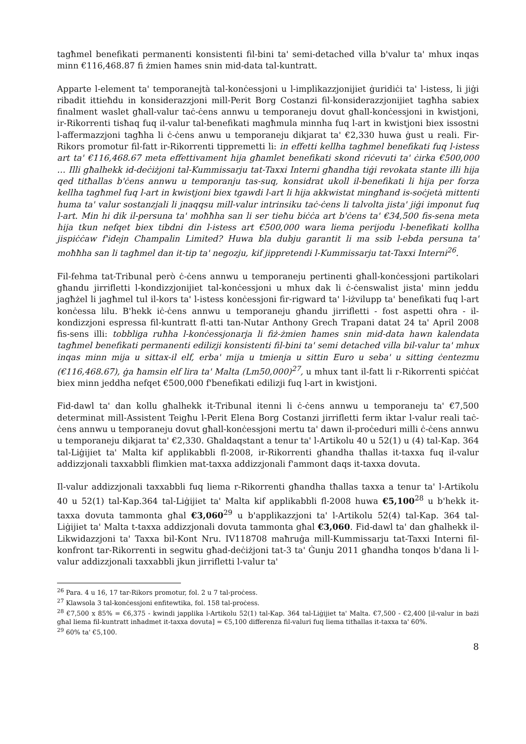tagħmel benefikati permanenti konsistenti fil-bini ta' semi-detached villa b'valur ta' mhux inqas minn €116,468.87 fi żmien ħames snin mid-data tal-kuntratt.
Apparte l-element ta' temporanejtà tal-konċessjoni u l-implikazzjonijiet ġuridiċi ta' l-istess, li jiġi ribadit ittieħdu in konsiderazzjoni mill-Perit Borg Costanzi fil-konsiderazzjonijiet tagħha sabiex finalment waslet għall-valur taċ-ċens annwu u temporaneju dovut għall-konċessjoni in kwistjoni, ir-Rikorrenti tisħaq fuq il-valur tal-benefikati magħmula minnha fuq l-art in kwistjoni biex issostni l-affermazzjoni tagħha li ċ-ċens anwu u temporaneju dikjarat ta' €2,330 huwa ġust u reali. Fir-Rikors promotur fil-fatt ir-Rikorrenti tippremetti li: in effetti kellha tagħmel benefikati fuq l-istess art ta' €116,468.67 meta effettivament hija għamlet benefikati skond riċevuti ta' ċirka €500,000 … Illi għalhekk id-deċiżjoni tal-Kummissarju tat-Taxxi Interni għandha tiġi revokata stante illi hija qed titħallas b'ċens annwu u temporanju tas-suq, konsidrat ukoll il-benefikati li hija per forza kellha tagħmel fuq l-art in kwistjoni biex tgawdi l-art li hija akkwistat mingħand is-soċjetà mittenti huma ta' valur sostanzjali li jnaqqsu mill-valur intrinsiku taċ-ċens li talvolta jista' jiġi imponut fuq l-art. Min hi dik il-persuna ta' moħħha san li ser tieħu biċċa art b'ċens ta' €34,500 fis-sena meta hija tkun nefqet biex tibdni din l-istess art €500,000 wara liema perijodu l-benefikati kollha jispiċċaw f'idejn Champalin Limited? Huwa bla dubju garantit li ma ssib l-ebda persuna ta' moħħha san li tagħmel dan it-tip ta' negozju, kif jippretendi l-Kummissarju tat-Taxxi Interni<sup>26</sup>.
Fil-fehma tat-Tribunal però ċ-ċens annwu u temporaneju pertinenti għall-konċessjoni partikolari għandu jirrifletti l-kondizzjonijiet tal-konċessjoni u mhux dak li ċ-ċenswalist jista' minn jeddu jagħżel li jagħmel tul il-kors ta' l-istess konċessjoni fir-rigward ta' l-iżvilupp ta' benefikati fuq l-art konċessa lilu. B'hekk iċ-ċens annwu u temporaneju għandu jirrifletti - fost aspetti oħra - il-kondizzjoni espressa fil-kuntratt fl-atti tan-Nutar Anthony Grech Trapani datat 24 ta' April 2008 fis-sens illi: tobbliga ruħha l-konċessjonarja li fiż-żmien ħames snin mid-data hawn kalendata tagħmel benefikati permanenti edilizji konsistenti fil-bini ta' semi detached villa bil-valur ta' mhux inqas minn mija u sittax-il elf, erba' mija u tmienja u sittin Euro u seba' u sitting ċentezmu (€116,468.67), ġa ħamsin elf lira ta' Malta (Lm50,000)<sup>27</sup>, u mhux tant il-fatt li r-Rikorrenti spiċċat biex minn jeddha nefqet €500,000 f'benefikati edilizji fuq l-art in kwistjoni.
Fid-dawl ta' dan kollu għalhekk it-Tribunal itenni li ċ-ċens annwu u temporaneju ta' €7,500 determinat mill-Assistent Teigħu l-Perit Elena Borg Costanzi jirrifletti ferm iktar l-valur reali taċ-ċens annwu u temporaneju dovut għall-konċessjoni mertu ta' dawn il-proċeduri milli ċ-ċens annwu u temporaneju dikjarat ta' €2,330. Għaldaqstant a tenur ta' l-Artikolu 40 u 52(1) u (4) tal-Kap. 364 tal-Liġijiet ta' Malta kif applikabbli fl-2008, ir-Rikorrenti għandha tħallas it-taxxa fuq il-valur addizzjonali taxxabbli flimkien mat-taxxa addizzjonali f'ammont daqs it-taxxa dovuta.
Il-valur addizzjonali taxxabbli fuq liema r-Rikorrenti għandha tħallas taxxa a tenur ta' l-Artikolu 40 u 52(1) tal-Kap.364 tal-Liġijiet ta' Malta kif applikabbli fl-2008 huwa €5,100<sup>28</sup> u b'hekk it-taxxa dovuta tammonta għal €3,060<sup>29</sup> u b'applikazzjoni ta' l-Artikolu 52(4) tal-Kap. 364 tal-Liġijiet ta' Malta t-taxxa addizzjonali dovuta tammonta għal €3,060. Fid-dawl ta' dan għalhekk il-Likwidazzjoni ta' Taxxa bil-Kont Nru. IV118708 maħruġa mill-Kummissarju tat-Taxxi Interni fil-konfront tar-Rikorrenti in segwitu għad-deċiżjoni tat-3 ta' Ġunju 2011 għandha tonqos b'dana li l-valur addizzjonali taxxabbli jkun jirrifletti l-valur ta'
<sup>26</sup> Para. 4 u 16, 17 tar-Rikors promotur, fol. 2 u 7 tal-proċess.
<sup>27</sup> Klawsola 3 tal-konċessjoni enfitewtika, fol. 158 tal-proċess.
<sup>28</sup> €7,500 x 85% = €6,375 - kwindi japplika l-Artikolu 52(1) tal-Kap. 364 tal-Liġijiet ta' Malta. €7,500 - €2,400 [il-valur in bażi għal liema fil-kuntratt inħadmet it-taxxa dovuta] = €5,100 differenza fil-valuri fuq liema titħallas it-taxxa ta' 60%.
<sup>29</sup> 60% ta' €5,100.
8